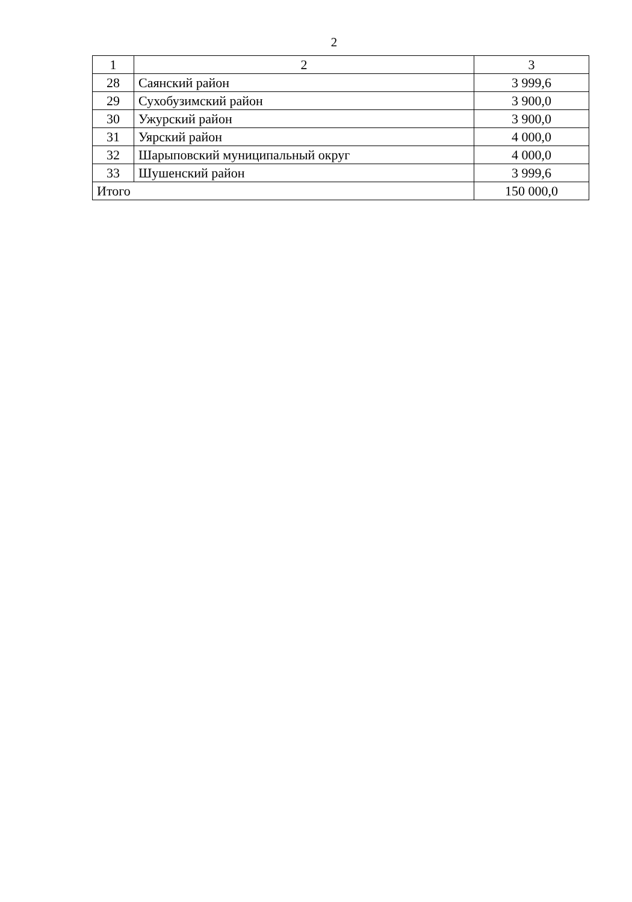2
| 1 | 2 | 3 |
| --- | --- | --- |
| 28 | Саянский район | 3 999,6 |
| 29 | Сухобузимский район | 3 900,0 |
| 30 | Ужурский район | 3 900,0 |
| 31 | Уярский район | 4 000,0 |
| 32 | Шарыповский муниципальный округ | 4 000,0 |
| 33 | Шушенский район | 3 999,6 |
| Итого | | 150 000,0 |